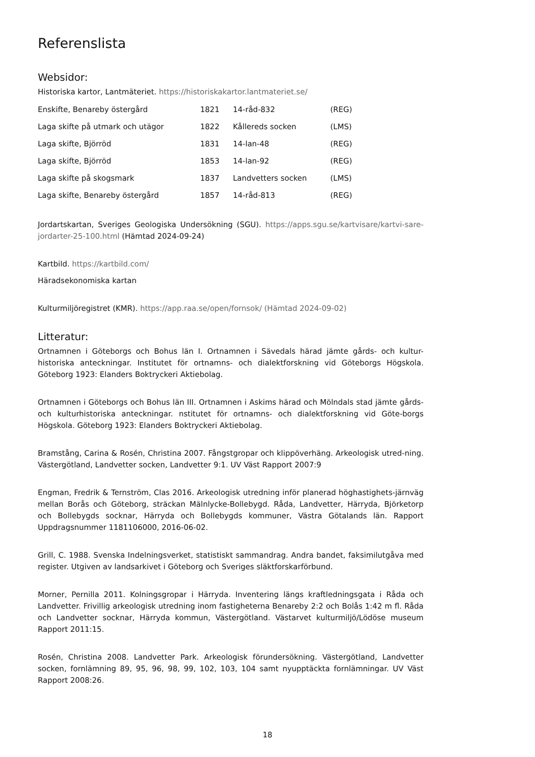Referenslista
Websidor:
Historiska kartor, Lantmäteriet. https://historiskakartor.lantmateriet.se/
| Enskifte, Benareby östergård | 1821 | 14-råd-832 | (REG) |
| Laga skifte på utmark och utägor | 1822 | Kållereds socken | (LMS) |
| Laga skifte, Björröd | 1831 | 14-lan-48 | (REG) |
| Laga skifte, Björröd | 1853 | 14-lan-92 | (REG) |
| Laga skifte på skogsmark | 1837 | Landvetters socken | (LMS) |
| Laga skifte, Benareby östergård | 1857 | 14-råd-813 | (REG) |
Jordartskartan, Sveriges Geologiska Undersökning (SGU). https://apps.sgu.se/kartvisare/kartvi-sare-jordarter-25-100.html (Hämtad 2024-09-24)
Kartbild. https://kartbild.com/
Häradsekonomiska kartan
Kulturmiljöregistret (KMR). https://app.raa.se/open/fornsok/ (Hämtad 2024-09-02)
Litteratur:
Ortnamnen i Göteborgs och Bohus län I. Ortnamnen i Sävedals härad jämte gårds- och kultur-historiska anteckningar. Institutet för ortnamns- och dialektforskning vid Göteborgs Högskola. Göteborg 1923: Elanders Boktryckeri Aktiebolag.
Ortnamnen i Göteborgs och Bohus län III. Ortnamnen i Askims härad och Mölndals stad jämte gårds- och kulturhistoriska anteckningar. nstitutet för ortnamns- och dialektforskning vid Göte-borgs Högskola. Göteborg 1923: Elanders Boktryckeri Aktiebolag.
Bramstång, Carina & Rosén, Christina 2007. Fångstgropar och klippöverhäng. Arkeologisk utred-ning. Västergötland, Landvetter socken, Landvetter 9:1. UV Väst Rapport 2007:9
Engman, Fredrik & Ternström, Clas 2016. Arkeologisk utredning inför planerad höghastighets-järnväg mellan Borås och Göteborg, sträckan Mälnlycke-Bollebygd. Råda, Landvetter, Härryda, Björketorp och Bollebygds socknar, Härryda och Bollebygds kommuner, Västra Götalands län. Rapport Uppdragsnummer 1181106000, 2016-06-02.
Grill, C. 1988. Svenska Indelningsverket, statistiskt sammandrag. Andra bandet, faksimilutgåva med register. Utgiven av landsarkivet i Göteborg och Sveriges släktforskarförbund.
Morner, Pernilla 2011. Kolningsgropar i Härryda. Inventering längs kraftledningsgata i Råda och Landvetter. Frivillig arkeologisk utredning inom fastigheterna Benareby 2:2 och Bolås 1:42 m fl. Råda och Landvetter socknar, Härryda kommun, Västergötland. Västarvet kulturmiljö/Lödöse museum Rapport 2011:15.
Rosén, Christina 2008. Landvetter Park. Arkeologisk förundersökning. Västergötland, Landvetter socken, fornlämning 89, 95, 96, 98, 99, 102, 103, 104 samt nyupptäckta fornlämningar. UV Väst Rapport 2008:26.
18